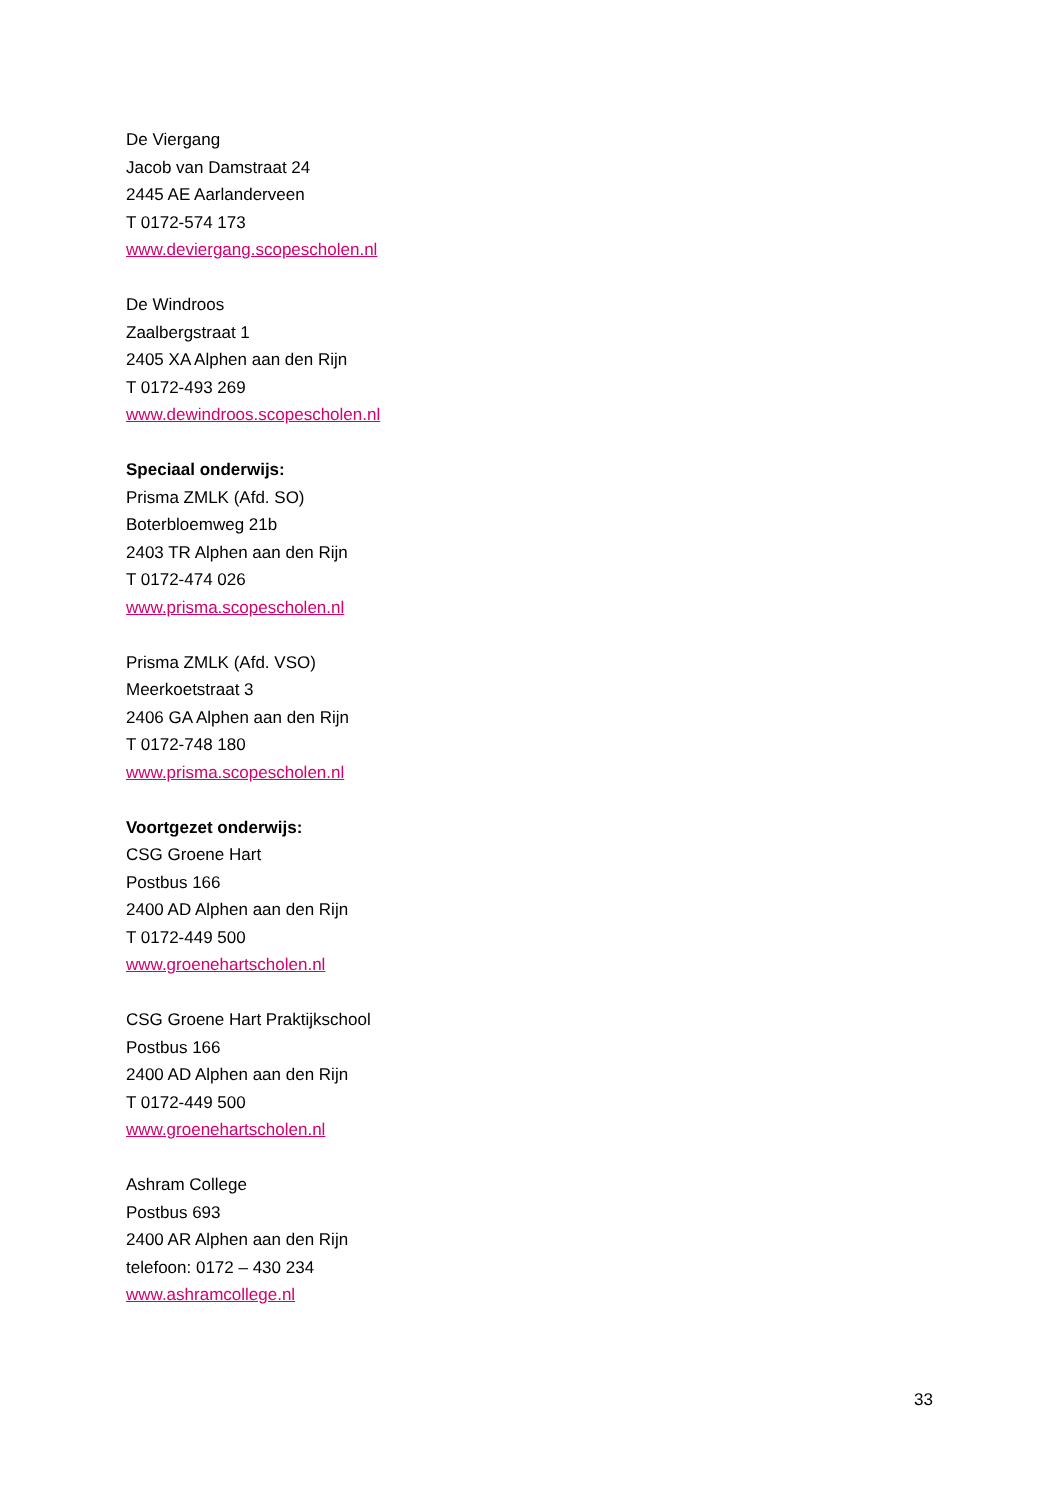De Viergang
Jacob van Damstraat 24
2445 AE Aarlanderveen
T 0172-574 173
www.deviergang.scopescholen.nl
De Windroos
Zaalbergstraat 1
2405 XA Alphen aan den Rijn
T 0172-493 269
www.dewindroos.scopescholen.nl
Speciaal onderwijs:
Prisma ZMLK (Afd. SO)
Boterbloemweg 21b
2403 TR Alphen aan den Rijn
T 0172-474 026
www.prisma.scopescholen.nl
Prisma ZMLK (Afd. VSO)
Meerkoetstraat 3
2406 GA Alphen aan den Rijn
T 0172-748 180
www.prisma.scopescholen.nl
Voortgezet onderwijs:
CSG Groene Hart
Postbus 166
2400 AD Alphen aan den Rijn
T 0172-449 500
www.groenehartscholen.nl
CSG Groene Hart Praktijkschool
Postbus 166
2400 AD Alphen aan den Rijn
T 0172-449 500
www.groenehartscholen.nl
Ashram College
Postbus 693
2400 AR Alphen aan den Rijn
telefoon: 0172 – 430 234
www.ashramcollege.nl
33